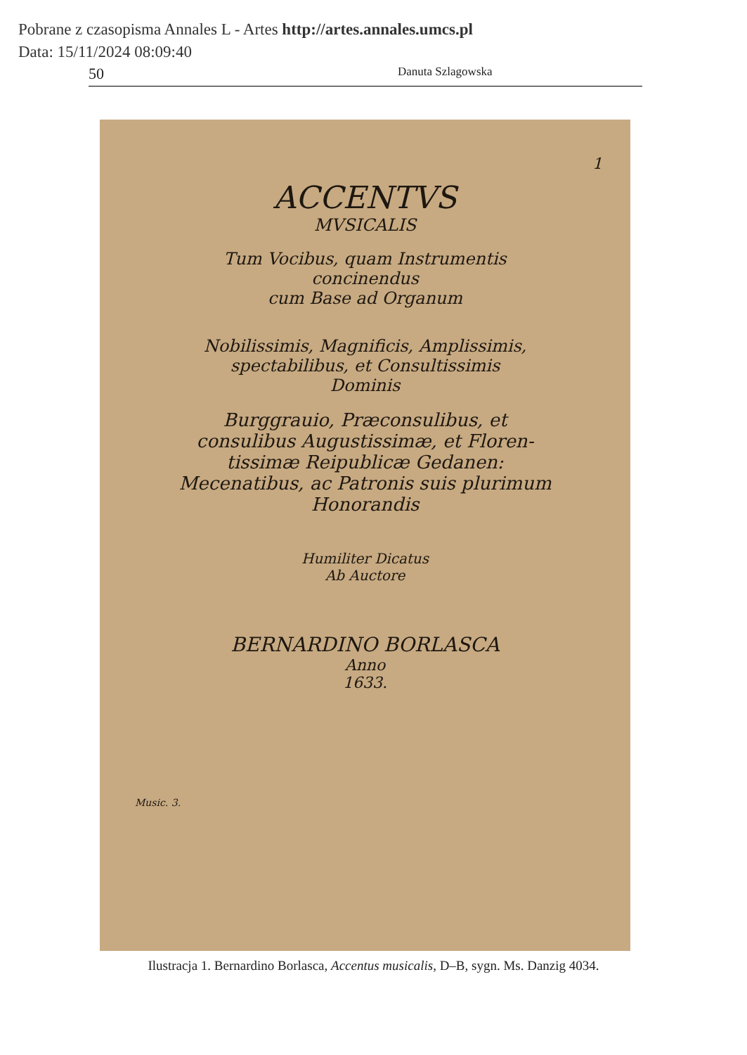Pobrane z czasopisma Annales L - Artes http://artes.annales.umcs.pl
Data: 15/11/2024 08:09:40
50 Danuta Szlagowska
1
ACCENTVS
MVSICALIS
Tum Vocibus, quam Instrumentis
concinendus
cum Base ad Organum
Nobilissimis, Magnificis, Amplissimis,
spectabilibus, et Consultissimis
Dominis
Burggrauio, Præconsulibus, et
consulibus Augustissimæ, et Floren-
tissimæ Reipublicæ Gedanen:
Mecenatibus, ac Patronis suis plurimum
Honorandis
Humiliter Dicatus
Ab Auctore
BERNARDINO BORLASCA
Anno
1633.
Music. 3.
Ilustracja 1. Bernardino Borlasca, Accentus musicalis, D–B, sygn. Ms. Danzig 4034.